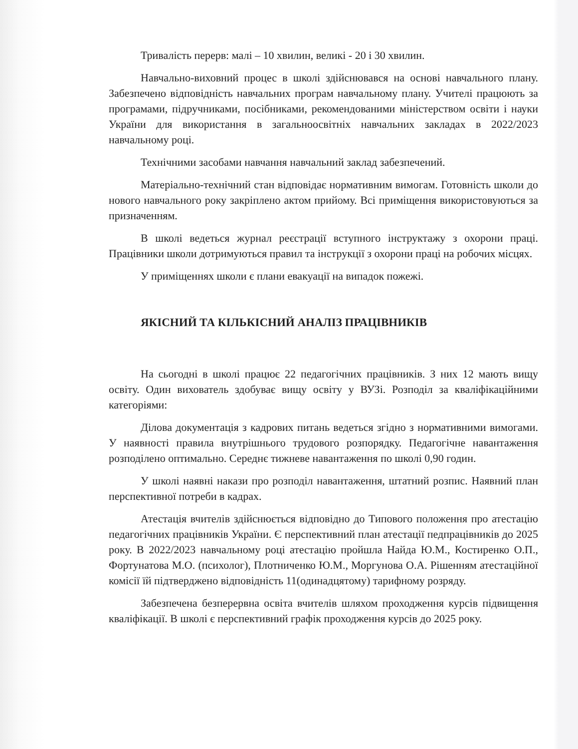Тривалість перерв: малі – 10 хвилин, великі - 20 і 30 хвилин.
Навчально-виховний процес в школі здійснювався на основі навчального плану. Забезпечено відповідність навчальних програм навчальному плану. Учителі працюють за програмами, підручниками, посібниками, рекомендованими міністерством освіти і науки України для використання в загальноосвітніх навчальних закладах в 2022/2023 навчальному році.
Технічними засобами навчання навчальний заклад забезпечений.
Матеріально-технічний стан відповідає нормативним вимогам. Готовність школи до нового навчального року закріплено актом прийому. Всі приміщення використовуються за призначенням.
В школі ведеться журнал реєстрації вступного інструктажу з охорони праці. Працівники школи дотримуються правил та інструкції з охорони праці на робочих місцях.
У приміщеннях школи є плани евакуації на випадок пожежі.
ЯКІСНИЙ ТА КІЛЬКІСНИЙ АНАЛІЗ ПРАЦІВНИКІВ
На сьогодні в школі працює 22 педагогічних працівників. З них 12 мають вищу освіту. Один вихователь здобуває вищу освіту у ВУЗі. Розподіл за кваліфікаційними категоріями:
Ділова документація з кадрових питань ведеться згідно з нормативними вимогами. У наявності правила внутрішнього трудового розпорядку. Педагогічне навантаження розподілено оптимально. Середнє тижневе навантаження по школі 0,90 годин.
У школі наявні накази про розподіл навантаження, штатний розпис. Наявний план перспективної потреби в кадрах.
Атестація вчителів здійснюється відповідно до Типового положення про атестацію педагогічних працівників України. Є перспективний план атестації педпрацівників до 2025 року. В 2022/2023 навчальному році атестацію пройшла Найда Ю.М., Костиренко О.П., Фортунатова М.О. (психолог), Плотниченко Ю.М., Моргунова О.А. Рішенням атестаційної комісії їй підтверджено відповідність 11(одинадцятому) тарифному розряду.
Забезпечена безперервна освіта вчителів шляхом проходження курсів підвищення кваліфікації. В школі є перспективний графік проходження курсів до 2025 року.